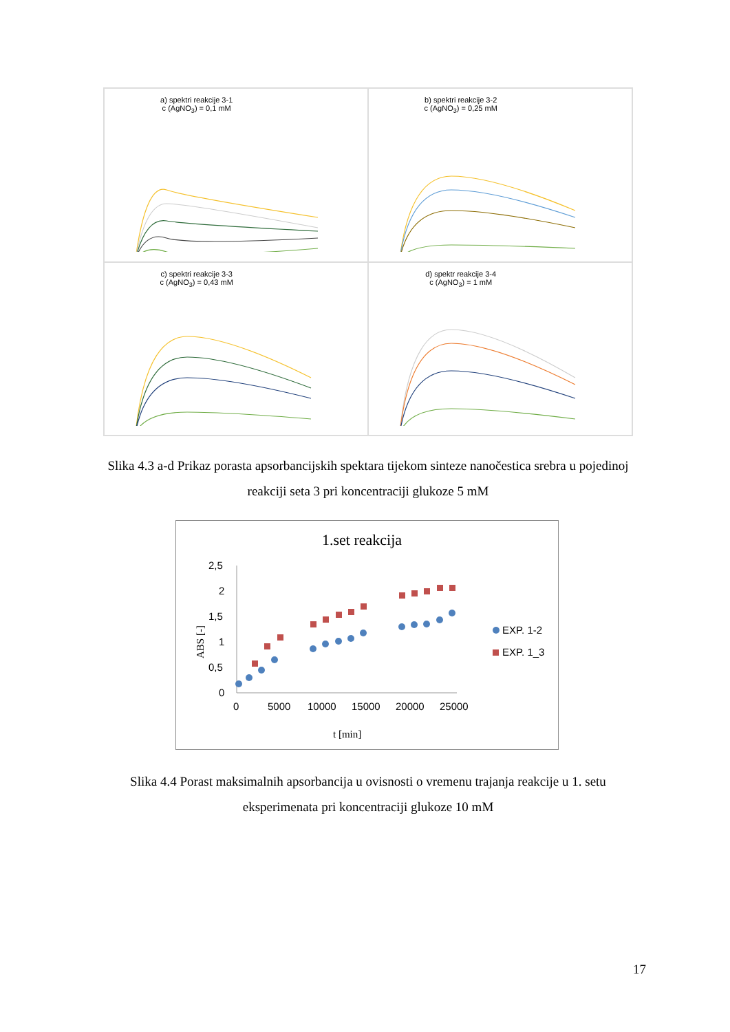a) spektri reakcije 3-1
c (AgNO<sub>3</sub>) = 0,1 mM
b) spektri reakcije 3-2
c (AgNO<sub>3</sub>) = 0,25 mM
c) spektri reakcije 3-3
c (AgNO<sub>3</sub>) = 0,43 mM
d) spektr reakcije 3-4
c (AgNO<sub>3</sub>) = 1 mM
Slika 4.3 a-d Prikaz porasta apsorbancijskih spektara tijekom sinteze nanočestica srebra u pojedinoj reakciji seta 3 pri koncentraciji glukoze 5 mM
1.set reakcija
2,5
2
1,5
1
0,5
0
0
5000
10000
15000
20000
25000
t [min]
ABS [-]
EXP. 1_3
EXP. 1-2
Slika 4.4 Porast maksimalnih apsorbancija u ovisnosti o vremenu trajanja reakcije u 1. setu eksperimenata pri koncentraciji glukoze 10 mM
17